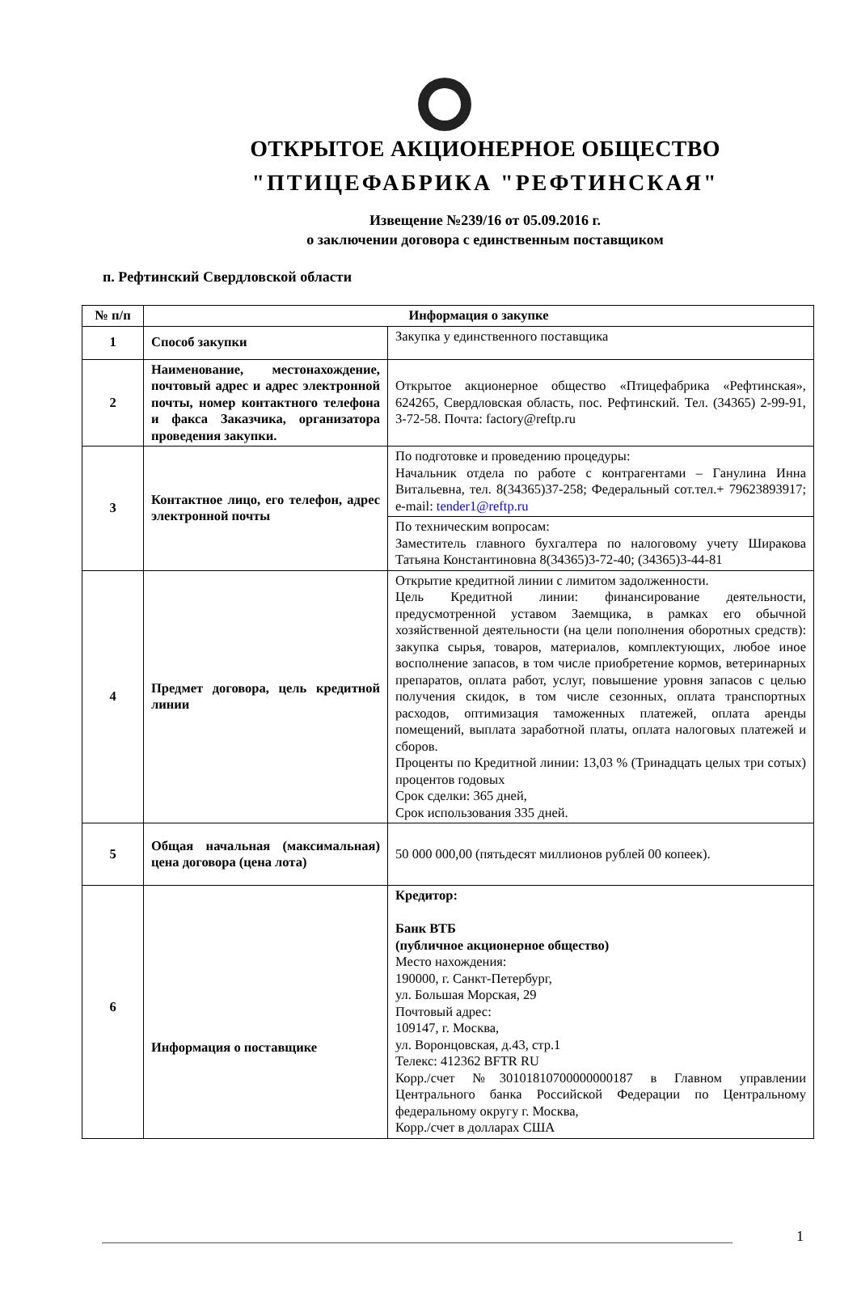ОТКРЫТОЕ АКЦИОНЕРНОЕ ОБЩЕСТВО
"ПТИЦЕФАБРИКА "РЕФТИНСКАЯ"
Извещение №239/16 от 05.09.2016 г.
о заключении договора с единственным поставщиком
п. Рефтинский Свердловской области
| № п/п | Информация о закупке | |
| --- | --- | --- |
| 1 | Способ закупки | Закупка у единственного поставщика |
| 2 | Наименование, местонахождение, почтовый адрес и адрес электронной почты, номер контактного телефона и факса Заказчика, организатора проведения закупки. | Открытое акционерное общество «Птицефабрика «Рефтинская», 624265, Свердловская область, пос. Рефтинский. Тел. (34365) 2-99-91, 3-72-58. Почта: factory@reftp.ru |
| 3 | Контактное лицо, его телефон, адрес электронной почты | По подготовке и проведению процедуры: Начальник отдела по работе с контрагентами – Ганулина Инна Витальевна, тел. 8(34365)37-258; Федеральный сот.тел.+ 79623893917; e-mail: tender1@reftp.ru |
| | | По техническим вопросам: Заместитель главного бухгалтера по налоговому учету Ширакова Татьяна Константиновна 8(34365)3-72-40; (34365)3-44-81 |
| 4 | Предмет договора, цель кредитной линии | Открытие кредитной линии с лимитом задолженности. Цель Кредитной линии: финансирование деятельности, предусмотренной уставом Заемщика, в рамках его обычной хозяйственной деятельности (на цели пополнения оборотных средств): закупка сырья, товаров, материалов, комплектующих, любое иное восполнение запасов, в том числе приобретение кормов, ветеринарных препаратов, оплата работ, услуг, повышение уровня запасов с целью получения скидок, в том числе сезонных, оплата транспортных расходов, оптимизация таможенных платежей, оплата аренды помещений, выплата заработной платы, оплата налоговых платежей и сборов. Проценты по Кредитной линии: 13,03 % (Тринадцать целых три сотых) процентов годовых Срок сделки: 365 дней, Срок использования 335 дней. |
| 5 | Общая начальная (максимальная) цена договора (цена лота) | 50 000 000,00 (пятьдесят миллионов рублей 00 копеек). |
| 6 | Информация о поставщике | Кредитор: Банк ВТБ (публичное акционерное общество) Место нахождения: 190000, г. Санкт-Петербург, ул. Большая Морская, 29 Почтовый адрес: 109147, г. Москва, ул. Воронцовская, д.43, стр.1 Телекс: 412362 BFTR RU Корр./счет №30101810700000000187 в Главном управлении Центрального банка Российской Федерации по Центральному федеральному округу г. Москва, Корр./счет в долларах США |
1